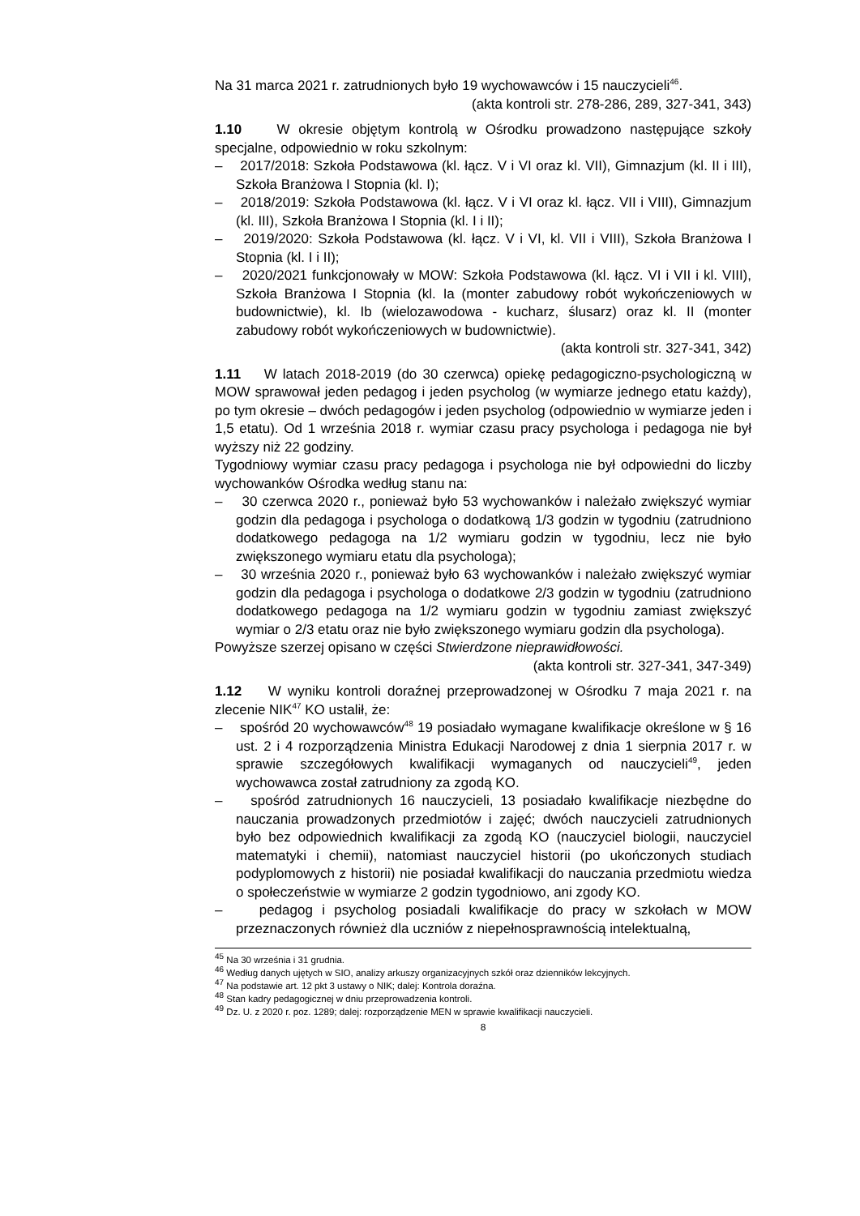Na 31 marca 2021 r. zatrudnionych było 19 wychowawców i 15 nauczycieli<sup>46</sup>.
(akta kontroli str. 278-286, 289, 327-341, 343)
1.10 W okresie objętym kontrolą w Ośrodku prowadzono następujące szkoły specjalne, odpowiednio w roku szkolnym:
– 2017/2018: Szkoła Podstawowa (kl. łącz. V i VI oraz kl. VII), Gimnazjum (kl. II i III), Szkoła Branżowa I Stopnia (kl. I);
– 2018/2019: Szkoła Podstawowa (kl. łącz. V i VI oraz kl. łącz. VII i VIII), Gimnazjum (kl. III), Szkoła Branżowa I Stopnia (kl. I i II);
– 2019/2020: Szkoła Podstawowa (kl. łącz. V i VI, kl. VII i VIII), Szkoła Branżowa I Stopnia (kl. I i II);
– 2020/2021 funkcjonowały w MOW: Szkoła Podstawowa (kl. łącz. VI i VII i kl. VIII), Szkoła Branżowa I Stopnia (kl. Ia (monter zabudowy robót wykończeniowych w budownictwie), kl. Ib (wielozawodowa - kucharz, ślusarz) oraz kl. II (monter zabudowy robót wykończeniowych w budownictwie).
(akta kontroli str. 327-341, 342)
1.11 W latach 2018-2019 (do 30 czerwca) opiekę pedagogiczno-psychologiczną w MOW sprawował jeden pedagog i jeden psycholog (w wymiarze jednego etatu każdy), po tym okresie – dwóch pedagogów i jeden psycholog (odpowiednio w wymiarze jeden i 1,5 etatu). Od 1 września 2018 r. wymiar czasu pracy psychologa i pedagoga nie był wyższy niż 22 godziny.
Tygodniowy wymiar czasu pracy pedagoga i psychologa nie był odpowiedni do liczby wychowanków Ośrodka według stanu na:
– 30 czerwca 2020 r., ponieważ było 53 wychowanków i należało zwiększyć wymiar godzin dla pedagoga i psychologa o dodatkową 1/3 godzin w tygodniu (zatrudniono dodatkowego pedagoga na 1/2 wymiaru godzin w tygodniu, lecz nie było zwiększonego wymiaru etatu dla psychologa);
– 30 września 2020 r., ponieważ było 63 wychowanków i należało zwiększyć wymiar godzin dla pedagoga i psychologa o dodatkowe 2/3 godzin w tygodniu (zatrudniono dodatkowego pedagoga na 1/2 wymiaru godzin w tygodniu zamiast zwiększyć wymiar o 2/3 etatu oraz nie było zwiększonego wymiaru godzin dla psychologa).
Powyższe szerzej opisano w części Stwierdzone nieprawidłowości.
(akta kontroli str. 327-341, 347-349)
1.12 W wyniku kontroli doraźnej przeprowadzonej w Ośrodku 7 maja 2021 r. na zlecenie NIK<sup>47</sup> KO ustalił, że:
– spośród 20 wychowawców<sup>48</sup> 19 posiadało wymagane kwalifikacje określone w § 16 ust. 2 i 4 rozporządzenia Ministra Edukacji Narodowej z dnia 1 sierpnia 2017 r. w sprawie szczegółowych kwalifikacji wymaganych od nauczycieli<sup>49</sup>, jeden wychowawca został zatrudniony za zgodą KO.
– spośród zatrudnionych 16 nauczycieli, 13 posiadało kwalifikacje niezbędne do nauczania prowadzonych przedmiotów i zajęć; dwóch nauczycieli zatrudnionych było bez odpowiednich kwalifikacji za zgodą KO (nauczyciel biologii, nauczyciel matematyki i chemii), natomiast nauczyciel historii (po ukończonych studiach podyplomowych z historii) nie posiadał kwalifikacji do nauczania przedmiotu wiedza o społeczeństwie w wymiarze 2 godzin tygodniowo, ani zgody KO.
– pedagog i psycholog posiadali kwalifikacje do pracy w szkołach w MOW przeznaczonych również dla uczniów z niepełnosprawnością intelektualną,
<sup>45</sup> Na 30 września i 31 grudnia.
<sup>46</sup> Według danych ujętych w SIO, analizy arkuszy organizacyjnych szkół oraz dzienników lekcyjnych.
<sup>47</sup> Na podstawie art. 12 pkt 3 ustawy o NIK; dalej: Kontrola doraźna.
<sup>48</sup> Stan kadry pedagogicznej w dniu przeprowadzenia kontroli.
<sup>49</sup> Dz. U. z 2020 r. poz. 1289; dalej: rozporządzenie MEN w sprawie kwalifikacji nauczycieli.
8